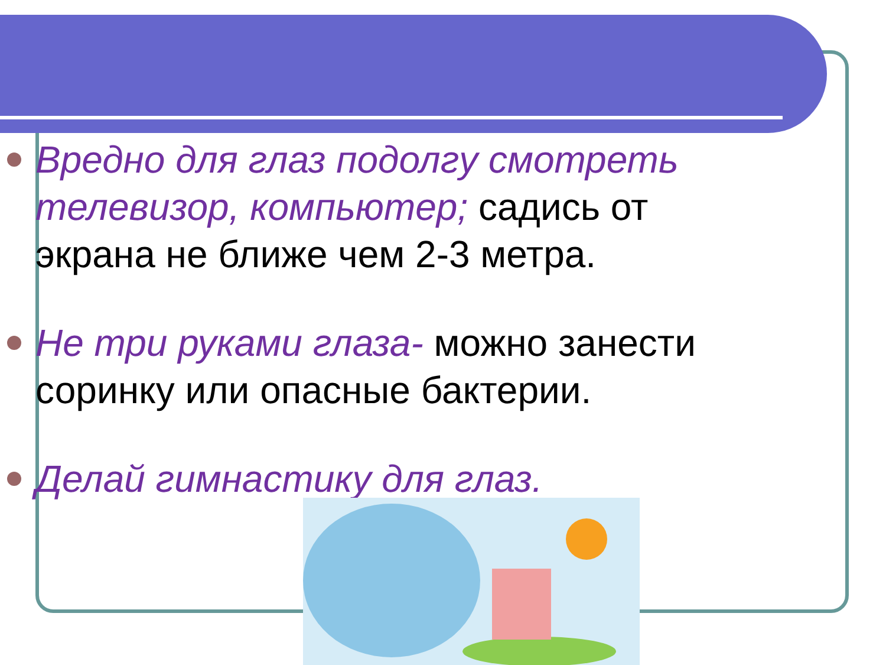Вредно для глаз подолгу смотреть телевизор, компьютер; садись от экрана не ближе чем 2-3 метра.
Не три руками глаза- можно занести соринку или опасные бактерии.
Делай гимнастику для глаз.